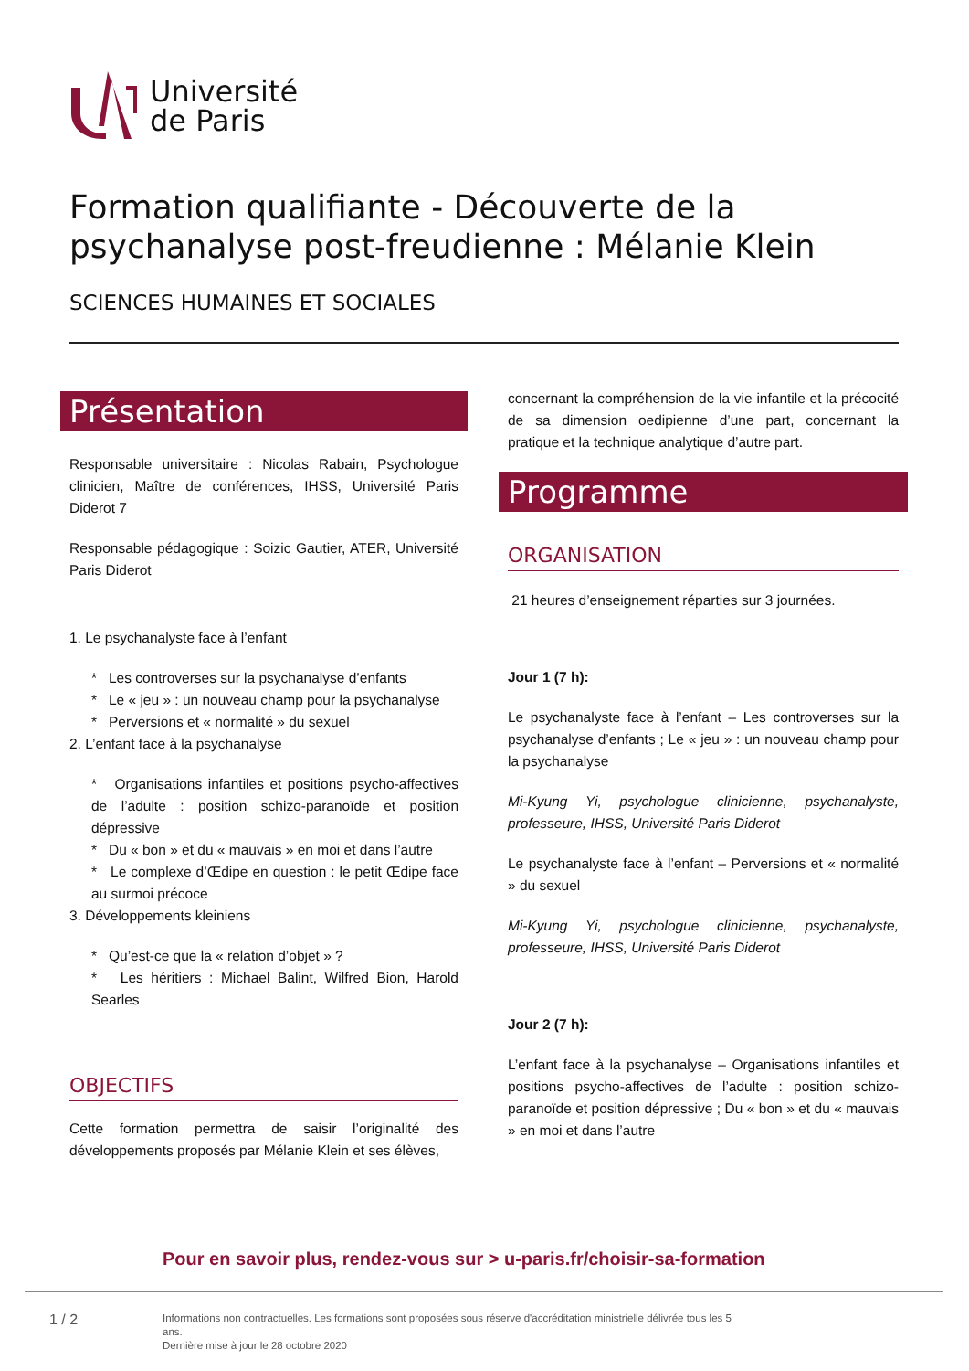Université
de Paris
Formation qualifiante - Découverte de la psychanalyse post-freudienne : Mélanie Klein
SCIENCES HUMAINES ET SOCIALES
Présentation
Responsable universitaire : Nicolas Rabain, Psychologue clinicien, Maître de conférences, IHSS, Université Paris Diderot 7
Responsable pédagogique : Soizic Gautier, ATER, Université Paris Diderot
1. Le psychanalyste face à l’enfant
* Les controverses sur la psychanalyse d’enfants
* Le « jeu » : un nouveau champ pour la psychanalyse
* Perversions et « normalité » du sexuel
2. L’enfant face à la psychanalyse
* Organisations infantiles et positions psycho-affectives de l’adulte : position schizo-paranoïde et position dépressive
* Du « bon » et du « mauvais » en moi et dans l’autre
* Le complexe d’Œdipe en question : le petit Œdipe face au surmoi précoce
3. Développements kleiniens
* Qu’est-ce que la « relation d’objet » ?
* Les héritiers : Michael Balint, Wilfred Bion, Harold Searles
OBJECTIFS
Cette formation permettra de saisir l’originalité des développements proposés par Mélanie Klein et ses élèves,
concernant la compréhension de la vie infantile et la précocité de sa dimension oedipienne d’une part, concernant la pratique et la technique analytique d’autre part.
Programme
ORGANISATION
21 heures d’enseignement réparties sur 3 journées.
Jour 1 (7 h):
Le psychanalyste face à l’enfant – Les controverses sur la psychanalyse d’enfants ; Le « jeu » : un nouveau champ pour la psychanalyse
Mi-Kyung Yi, psychologue clinicienne, psychanalyste, professeure, IHSS, Université Paris Diderot
Le psychanalyste face à l’enfant – Perversions et « normalité » du sexuel
Mi-Kyung Yi, psychologue clinicienne, psychanalyste, professeure, IHSS, Université Paris Diderot
Jour 2 (7 h):
L’enfant face à la psychanalyse – Organisations infantiles et positions psycho-affectives de l’adulte : position schizo-paranoïde et position dépressive ; Du « bon » et du « mauvais » en moi et dans l’autre
Pour en savoir plus, rendez-vous sur > u-paris.fr/choisir-sa-formation
1 / 2
Informations non contractuelles. Les formations sont proposées sous réserve d'accréditation ministrielle délivrée tous les 5 ans.
Dernière mise à jour le 28 octobre 2020